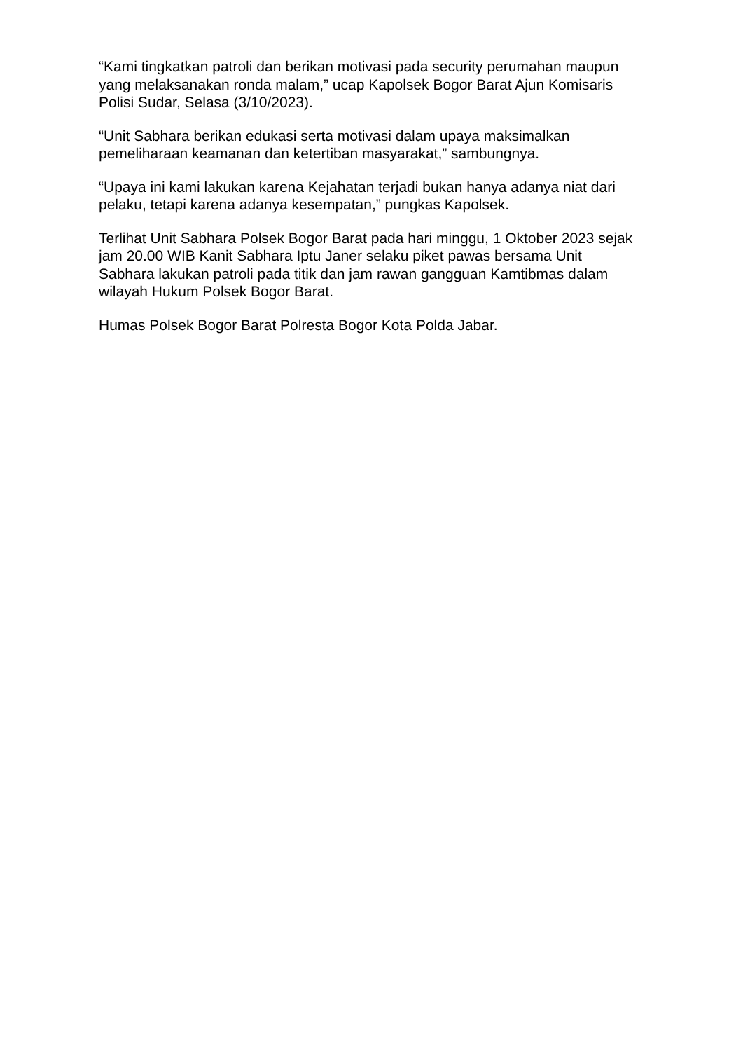“Kami tingkatkan patroli dan berikan motivasi pada security perumahan maupun yang melaksanakan ronda malam,” ucap Kapolsek Bogor Barat Ajun Komisaris Polisi Sudar, Selasa (3/10/2023).
“Unit Sabhara berikan edukasi serta motivasi dalam upaya maksimalkan pemeliharaan keamanan dan ketertiban masyarakat,” sambungnya.
“Upaya ini kami lakukan karena Kejahatan terjadi bukan hanya adanya niat dari pelaku, tetapi karena adanya kesempatan,” pungkas Kapolsek.
Terlihat Unit Sabhara Polsek Bogor Barat pada hari minggu, 1 Oktober 2023 sejak jam 20.00 WIB Kanit Sabhara Iptu Janer selaku piket pawas bersama Unit Sabhara lakukan patroli pada titik dan jam rawan gangguan Kamtibmas dalam wilayah Hukum Polsek Bogor Barat.
Humas Polsek Bogor Barat Polresta Bogor Kota Polda Jabar.